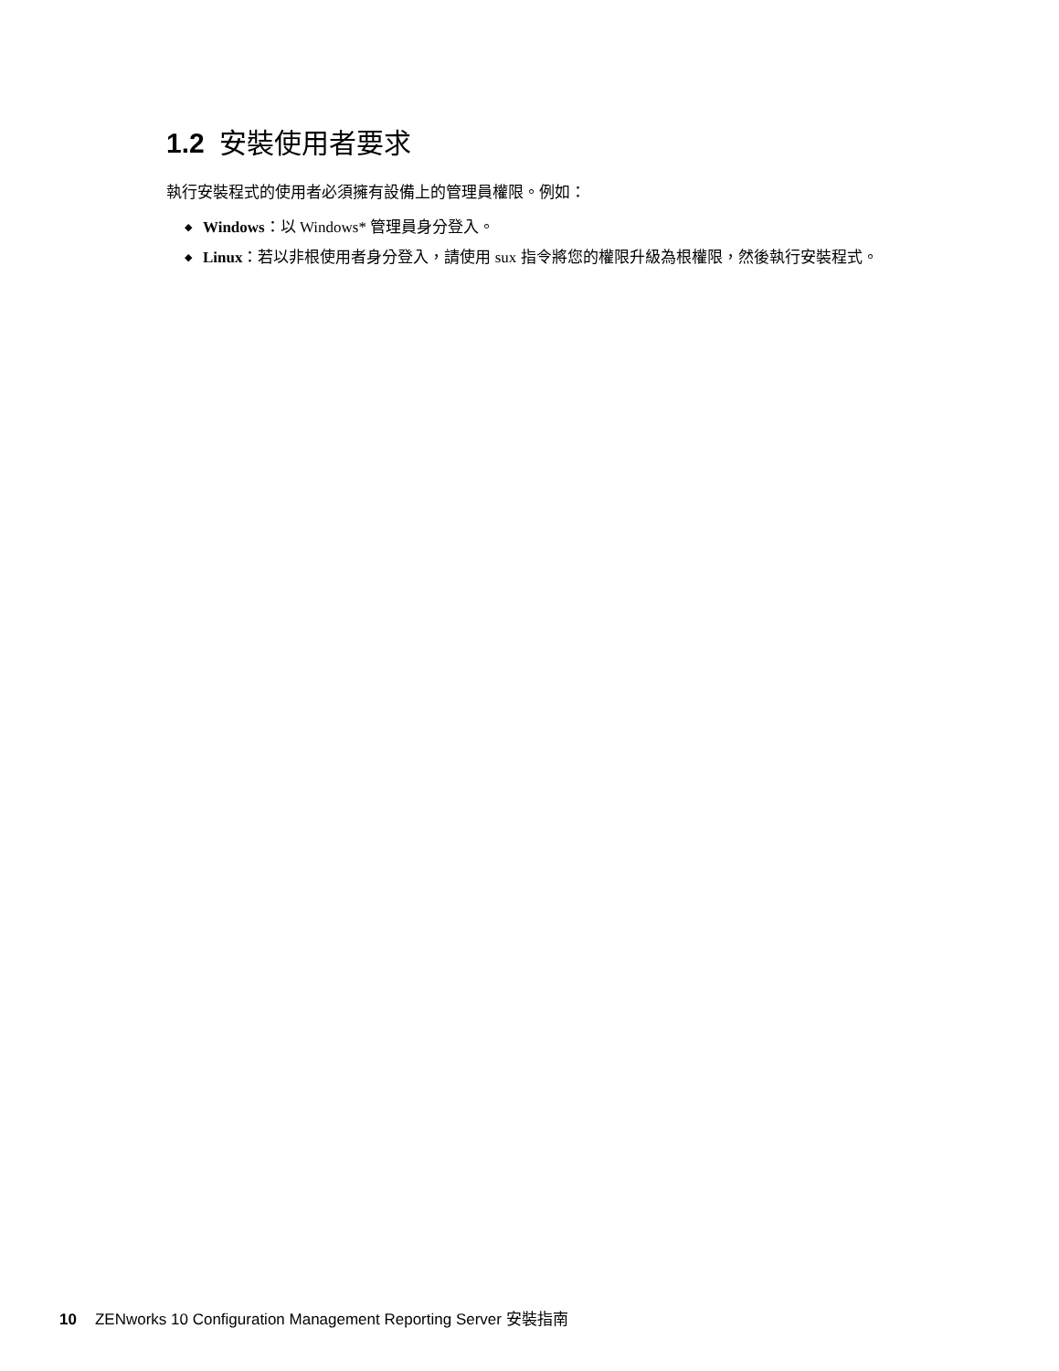1.2 安裝使用者要求
執行安裝程式的使用者必須擁有設備上的管理員權限。例如：
◆ Windows：以 Windows* 管理員身分登入。
◆ Linux：若以非根使用者身分登入，請使用 sux 指令將您的權限升級為根權限，然後執行安裝程式。
10 ZENworks 10 Configuration Management Reporting Server 安裝指南